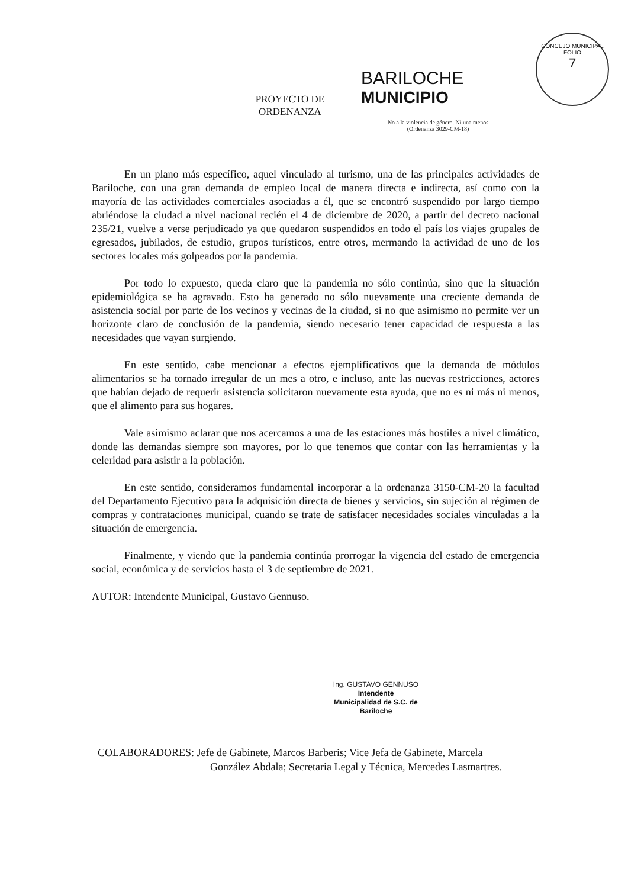CONCEJO MUNICIPAL
FOLIO
7
PROYECTO DE
ORDENANZA
BARILOCHE
MUNICIPIO
No a la violencia de género. Ni una menos
(Ordenanza 3029-CM-18)
En un plano más específico, aquel vinculado al turismo, una de las principales actividades de Bariloche, con una gran demanda de empleo local de manera directa e indirecta, así como con la mayoría de las actividades comerciales asociadas a él, que se encontró suspendido por largo tiempo abriéndose la ciudad a nivel nacional recién el 4 de diciembre de 2020, a partir del decreto nacional 235/21, vuelve a verse perjudicado ya que quedaron suspendidos en todo el país los viajes grupales de egresados, jubilados, de estudio, grupos turísticos, entre otros, mermando la actividad de uno de los sectores locales más golpeados por la pandemia.
Por todo lo expuesto, queda claro que la pandemia no sólo continúa, sino que la situación epidemiológica se ha agravado. Esto ha generado no sólo nuevamente una creciente demanda de asistencia social por parte de los vecinos y vecinas de la ciudad, si no que asimismo no permite ver un horizonte claro de conclusión de la pandemia, siendo necesario tener capacidad de respuesta a las necesidades que vayan surgiendo.
En este sentido, cabe mencionar a efectos ejemplificativos que la demanda de módulos alimentarios se ha tornado irregular de un mes a otro, e incluso, ante las nuevas restricciones, actores que habían dejado de requerir asistencia solicitaron nuevamente esta ayuda, que no es ni más ni menos, que el alimento para sus hogares.
Vale asimismo aclarar que nos acercamos a una de las estaciones más hostiles a nivel climático, donde las demandas siempre son mayores, por lo que tenemos que contar con las herramientas y la celeridad para asistir a la población.
En este sentido, consideramos fundamental incorporar a la ordenanza 3150-CM-20 la facultad del Departamento Ejecutivo para la adquisición directa de bienes y servicios, sin sujeción al régimen de compras y contrataciones municipal, cuando se trate de satisfacer necesidades sociales vinculadas a la situación de emergencia.
Finalmente, y viendo que la pandemia continúa prorrogar la vigencia del estado de emergencia social, económica y de servicios hasta el 3 de septiembre de 2021.
AUTOR: Intendente Municipal, Gustavo Gennuso.
Ing. GUSTAVO GENNUSO
Intendente
Municipalidad de S.C. de Bariloche
COLABORADORES: Jefe de Gabinete, Marcos Barberis; Vice Jefa de Gabinete, Marcela
González Abdala; Secretaria Legal y Técnica, Mercedes Lasmartres.